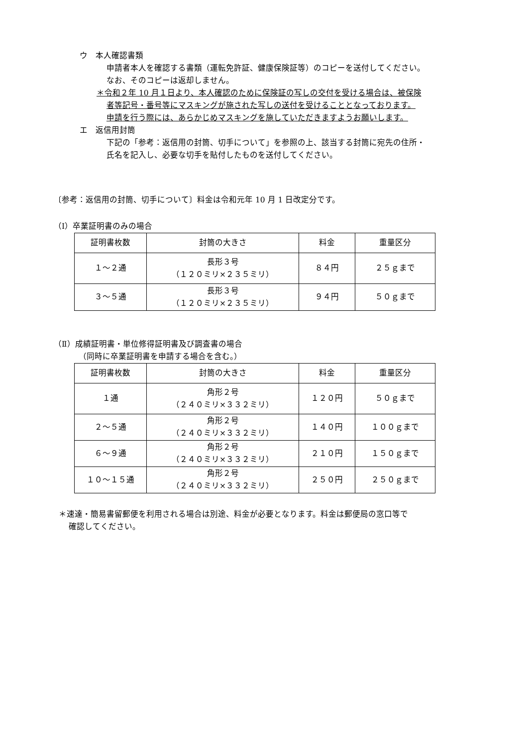ウ　本人確認書類
申請者本人を確認する書類（運転免許証、健康保険証等）のコピーを送付してください。
なお、そのコピーは返却しません。
＊令和２年 10 月１日より、本人確認のために保険証の写しの交付を受ける場合は、被保険
者等記号・番号等にマスキングが施された写しの送付を受けることとなっております。
申請を行う際には、あらかじめマスキングを施していただきますようお願いします。
エ　返信用封筒
下記の「参考：返信用の封筒、切手について」を参照の上、該当する封筒に宛先の住所・
氏名を記入し、必要な切手を貼付したものを送付してください。
〔参考：返信用の封筒、切手について〕料金は令和元年 10 月 1 日改定分です。
（Ⅰ）卒業証明書のみの場合
| 証明書枚数 | 封筒の大きさ | 料金 | 重量区分 |
| １～２通 | 長形３号 （１２０ミリ×２３５ミリ） | ８４円 | ２５ｇまで |
| ３～５通 | 長形３号 （１２０ミリ×２３５ミリ） | ９４円 | ５０ｇまで |
（Ⅱ）成績証明書・単位修得証明書及び調査書の場合
（同時に卒業証明書を申請する場合を含む。）
| 証明書枚数 | 封筒の大きさ | 料金 | 重量区分 |
| １通 | 角形２号 （２４０ミリ×３３２ミリ） | １２０円 | ５０ｇまで |
| ２～５通 | 角形２号 （２４０ミリ×３３２ミリ） | １４０円 | １００ｇまで |
| ６～９通 | 角形２号 （２４０ミリ×３３２ミリ） | ２１０円 | １５０ｇまで |
| １０～１５通 | 角形２号 （２４０ミリ×３３２ミリ） | ２５０円 | ２５０ｇまで |
＊速達・簡易書留郵便を利用される場合は別途、料金が必要となります。料金は郵便局の窓口等で
確認してください。